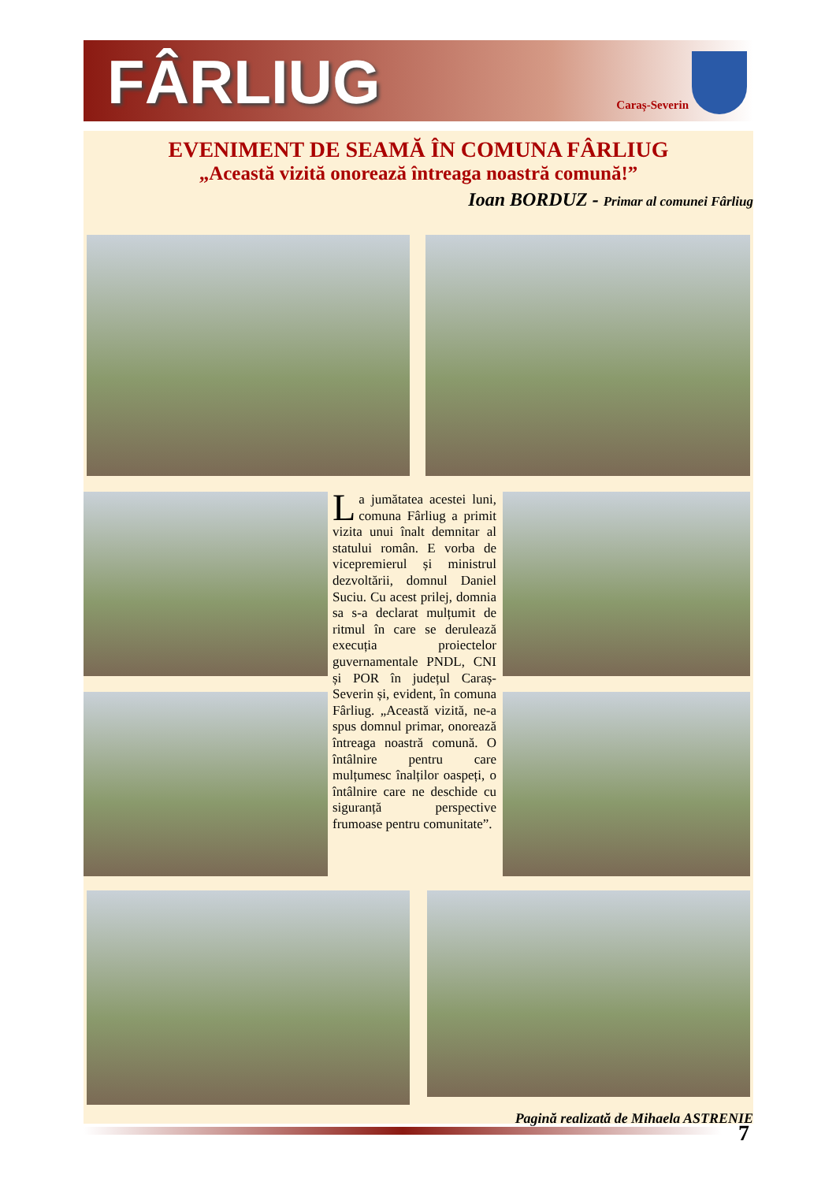FÂRLIUG Caraș-Severin
EVENIMENT DE SEAMĂ ÎN COMUNA FÂRLIUG
„Această vizită onorează întreaga noastră comună!”
Ioan BORDUZ - Primar al comunei Fârliug
La jumătatea acestei luni, comuna Fârliug a primit vizita unui înalt demnitar al statului român. E vorba de vicepremierul și ministrul dezvoltării, domnul Daniel Suciu. Cu acest prilej, domnia sa s-a declarat mulțumit de ritmul în care se derulează execuția proiectelor guvernamentale PNDL, CNI și POR în județul Caraș-Severin și, evident, în comuna Fârliug. „Această vizită, ne-a spus domnul primar, onorează întreaga noastră comună. O întâlnire pentru care mulțumesc înalților oaspeți, o întâlnire care ne deschide cu siguranță perspective frumoase pentru comunitate”.
Pagină realizată de Mihaela ASTRENIE
7